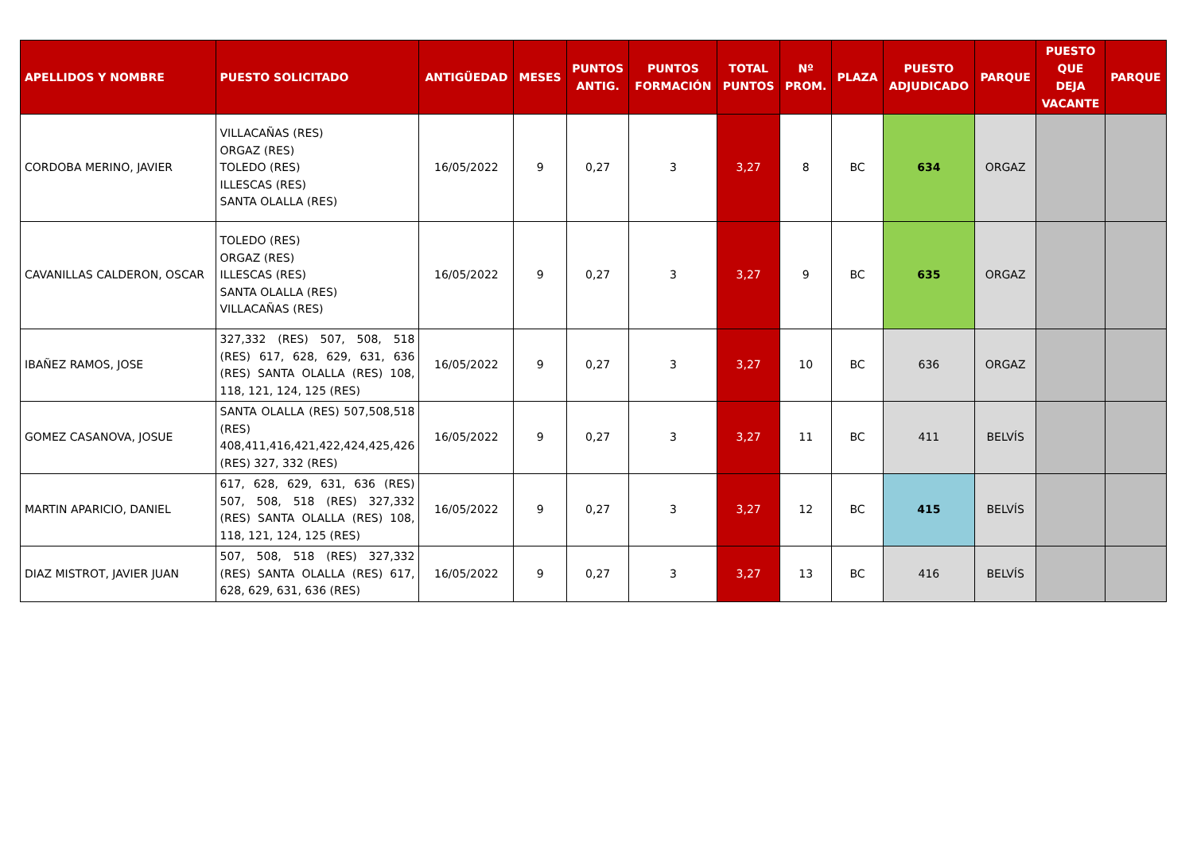| APELLIDOS Y NOMBRE | PUESTO SOLICITADO | ANTIGÜEDAD | MESES | PUNTOS ANTIG. | PUNTOS FORMACIÓN | TOTAL PUNTOS | Nº PROM. | PLAZA | PUESTO ADJUDICADO | PARQUE | PUESTO QUE DEJA VACANTE | PARQUE |
| --- | --- | --- | --- | --- | --- | --- | --- | --- | --- | --- | --- | --- |
| CORDOBA MERINO, JAVIER | VILLACAÑAS (RES) ORGAZ (RES) TOLEDO (RES) ILLESCAS (RES) SANTA OLALLA (RES) | 16/05/2022 | 9 | 0,27 | 3 | 3,27 | 8 | BC | 634 | ORGAZ | | |
| CAVANILLAS CALDERON, OSCAR | TOLEDO (RES) ORGAZ (RES) ILLESCAS (RES) SANTA OLALLA (RES) VILLACAÑAS (RES) | 16/05/2022 | 9 | 0,27 | 3 | 3,27 | 9 | BC | 635 | ORGAZ | | |
| IBAÑEZ RAMOS, JOSE | 327,332 (RES) 507, 508, 518 (RES) 617, 628, 629, 631, 636 (RES) SANTA OLALLA (RES) 108, 118, 121, 124, 125 (RES) | 16/05/2022 | 9 | 0,27 | 3 | 3,27 | 10 | BC | 636 | ORGAZ | | |
| GOMEZ CASANOVA, JOSUE | SANTA OLALLA (RES) 507,508,518 (RES) 408,411,416,421,422,424,425,426 (RES) 327, 332 (RES) | 16/05/2022 | 9 | 0,27 | 3 | 3,27 | 11 | BC | 411 | BELVÍS | | |
| MARTIN APARICIO, DANIEL | 617, 628, 629, 631, 636 (RES) 507, 508, 518 (RES) 327,332 (RES) SANTA OLALLA (RES) 108, 118, 121, 124, 125 (RES) | 16/05/2022 | 9 | 0,27 | 3 | 3,27 | 12 | BC | 415 | BELVÍS | | |
| DIAZ MISTROT, JAVIER JUAN | 507, 508, 518 (RES) 327,332 (RES) SANTA OLALLA (RES) 617, 628, 629, 631, 636 (RES) | 16/05/2022 | 9 | 0,27 | 3 | 3,27 | 13 | BC | 416 | BELVÍS | | |